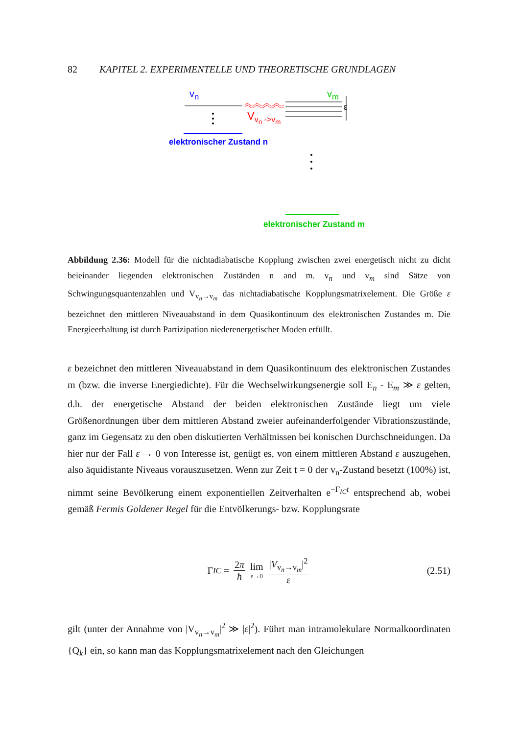82 KAPITEL 2. EXPERIMENTELLE UND THEORETISCHE GRUNDLAGEN
v<sub>n</sub> v<sub>m</sub>
ε
V<sub>v<sub>n</sub> ->v<sub>m</sub></sub>
elektronischer Zustand n
elektronischer Zustand m
Abbildung 2.36: Modell für die nichtadiabatische Kopplung zwischen zwei energetisch nicht zu dicht beieinander liegenden elektronischen Zuständen n and m. v<sub>n</sub> und v<sub>m</sub> sind Sätze von Schwingungsquantenzahlen und V<sub>v<sub>n</sub>→v<sub>m</sub></sub> das nichtadiabatische Kopplungsmatrixelement. Die Größe ε bezeichnet den mittleren Niveauabstand in dem Quasikontinuum des elektronischen Zustandes m. Die Energieerhaltung ist durch Partizipation niederenergetischer Moden erfüllt.
ε bezeichnet den mittleren Niveauabstand in dem Quasikontinuum des elektronischen Zustandes m (bzw. die inverse Energiedichte). Für die Wechselwirkungsenergie soll E<sub>n</sub> - E<sub>m</sub> ≫ ε gelten, d.h. der energetische Abstand der beiden elektronischen Zustände liegt um viele Größenordnungen über dem mittleren Abstand zweier aufeinanderfolgender Vibrationszustände, ganz im Gegensatz zu den oben diskutierten Verhältnissen bei konischen Durchschneidungen. Da hier nur der Fall ε → 0 von Interesse ist, genügt es, von einem mittleren Abstand ε auszugehen, also äquidistante Niveaus vorauszusetzen. Wenn zur Zeit t = 0 der v<sub>n</sub>-Zustand besetzt (100%) ist, nimmt seine Bevölkerung einem exponentiellen Zeitverhalten e<sup>−Γ<sub>IC</sub>t</sup> entsprechend ab, wobei gemäß Fermis Goldener Regel für die Entvölkerungs- bzw. Kopplungsrate
Γ<sub>IC</sub> = 2π ħ lim ε→0 |V<sub>v<sub>n</sub>→v<sub>m</sub></sub>|<sup>2</sup> ε (2.51)
gilt (unter der Annahme von |V<sub>v<sub>n</sub>→v<sub>m</sub></sub>|<sup>2</sup> ≫ |ε|<sup>2</sup>). Führt man intramolekulare Normalkoordinaten {Q<sub>k</sub>} ein, so kann man das Kopplungsmatrixelement nach den Gleichungen